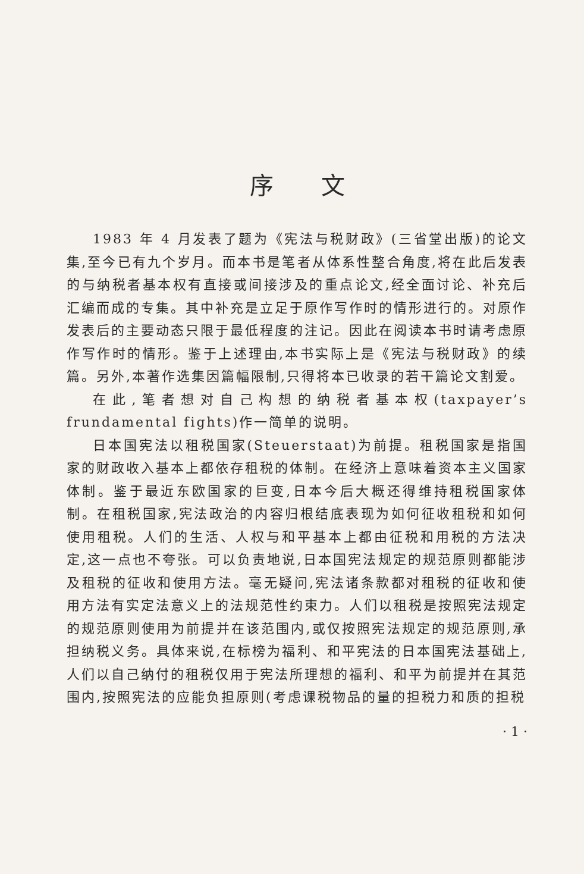序文
1983 年 4 月发表了题为《宪法与税财政》(三省堂出版)的论文集,至今已有九个岁月。而本书是笔者从体系性整合角度,将在此后发表的与纳税者基本权有直接或间接涉及的重点论文,经全面讨论、补充后汇编而成的专集。其中补充是立足于原作写作时的情形进行的。对原作发表后的主要动态只限于最低程度的注记。因此在阅读本书时请考虑原作写作时的情形。鉴于上述理由,本书实际上是《宪法与税财政》的续篇。另外,本著作选集因篇幅限制,只得将本已收录的若干篇论文割爱。
在此,笔者想对自己构想的纳税者基本权(taxpayer’s frundamental fights)作一简单的说明。
日本国宪法以租税国家(Steuerstaat)为前提。租税国家是指国家的财政收入基本上都依存租税的体制。在经济上意味着资本主义国家体制。鉴于最近东欧国家的巨变,日本今后大概还得维持租税国家体制。在租税国家,宪法政治的内容归根结底表现为如何征收租税和如何使用租税。人们的生活、人权与和平基本上都由征税和用税的方法决定,这一点也不夸张。可以负责地说,日本国宪法规定的规范原则都能涉及租税的征收和使用方法。毫无疑问,宪法诸条款都对租税的征收和使用方法有实定法意义上的法规范性约束力。人们以租税是按照宪法规定的规范原则使用为前提并在该范围内,或仅按照宪法规定的规范原则,承担纳税义务。具体来说,在标榜为福利、和平宪法的日本国宪法基础上,人们以自己纳付的租税仅用于宪法所理想的福利、和平为前提并在其范围内,按照宪法的应能负担原则(考虑课税物品的量的担税力和质的担税
· 1 ·